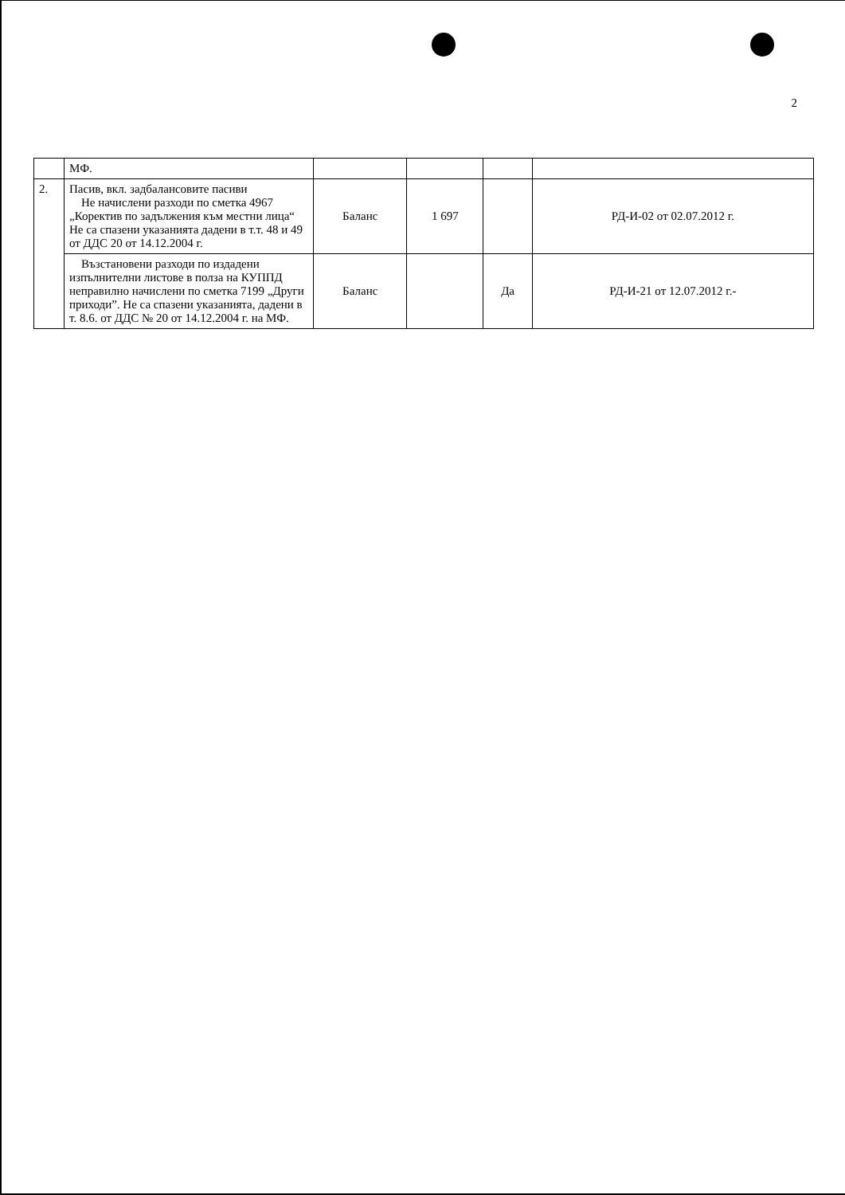2
| | МФ. | | | | |
| 2. | Пасив, вкл. задбалансовите пасиви Не начислени разходи по сметка 4967 „Коректив по задължения към местни лица“ Не са спазени указанията дадени в т.т. 48 и 49 от ДДС 20 от 14.12.2004 г. | Баланс | 1 697 | | РД-И-02 от 02.07.2012 г. |
| | Възстановени разходи по издадени изпълнителни листове в полза на КУППД неправилно начислени по сметка 7199 „Други приходи”. Не са спазени указанията, дадени в т. 8.6. от ДДС № 20 от 14.12.2004 г. на МФ. | Баланс | | Да | РД-И-21 от 12.07.2012 г.- |